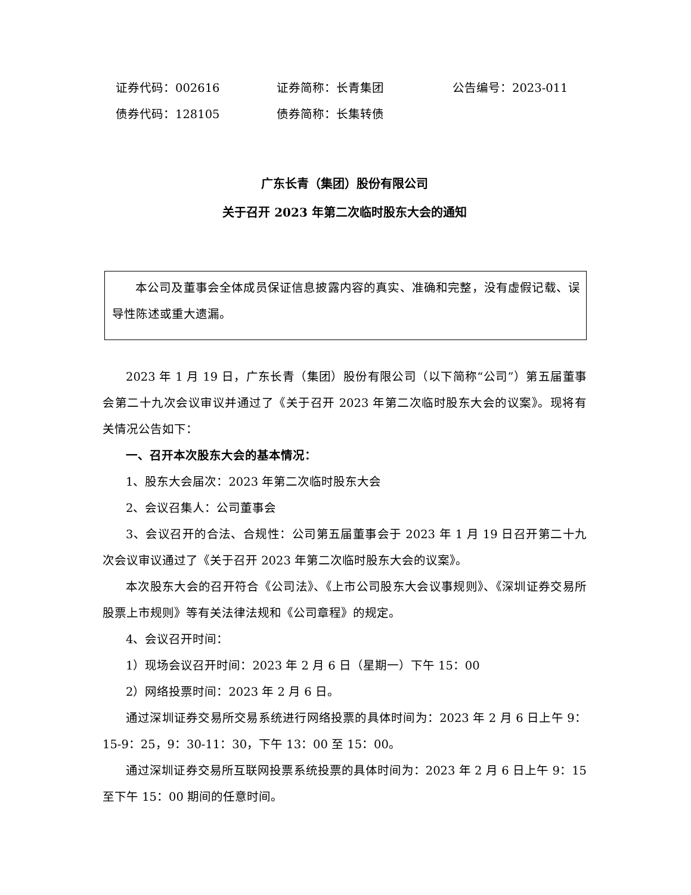证券代码：002616 证券简称：长青集团 公告编号：2023-011 债券代码：128105 债券简称：长集转债
广东长青（集团）股份有限公司
关于召开 2023 年第二次临时股东大会的通知
本公司及董事会全体成员保证信息披露内容的真实、准确和完整，没有虚假记载、误导性陈述或重大遗漏。
2023 年 1 月 19 日，广东长青（集团）股份有限公司（以下简称“公司”）第五届董事会第二十九次会议审议并通过了《关于召开 2023 年第二次临时股东大会的议案》。现将有关情况公告如下：
一、召开本次股东大会的基本情况：
1、股东大会届次：2023 年第二次临时股东大会
2、会议召集人：公司董事会
3、会议召开的合法、合规性：公司第五届董事会于 2023 年 1 月 19 日召开第二十九次会议审议通过了《关于召开 2023 年第二次临时股东大会的议案》。
本次股东大会的召开符合《公司法》、《上市公司股东大会议事规则》、《深圳证券交易所股票上市规则》等有关法律法规和《公司章程》的规定。
4、会议召开时间：
1）现场会议召开时间：2023 年 2 月 6 日（星期一）下午 15：00
2）网络投票时间：2023 年 2 月 6 日。
通过深圳证券交易所交易系统进行网络投票的具体时间为：2023 年 2 月 6 日上午 9：15-9：25，9：30-11：30，下午 13：00 至 15：00。
通过深圳证券交易所互联网投票系统投票的具体时间为：2023 年 2 月 6 日上午 9：15 至下午 15：00 期间的任意时间。